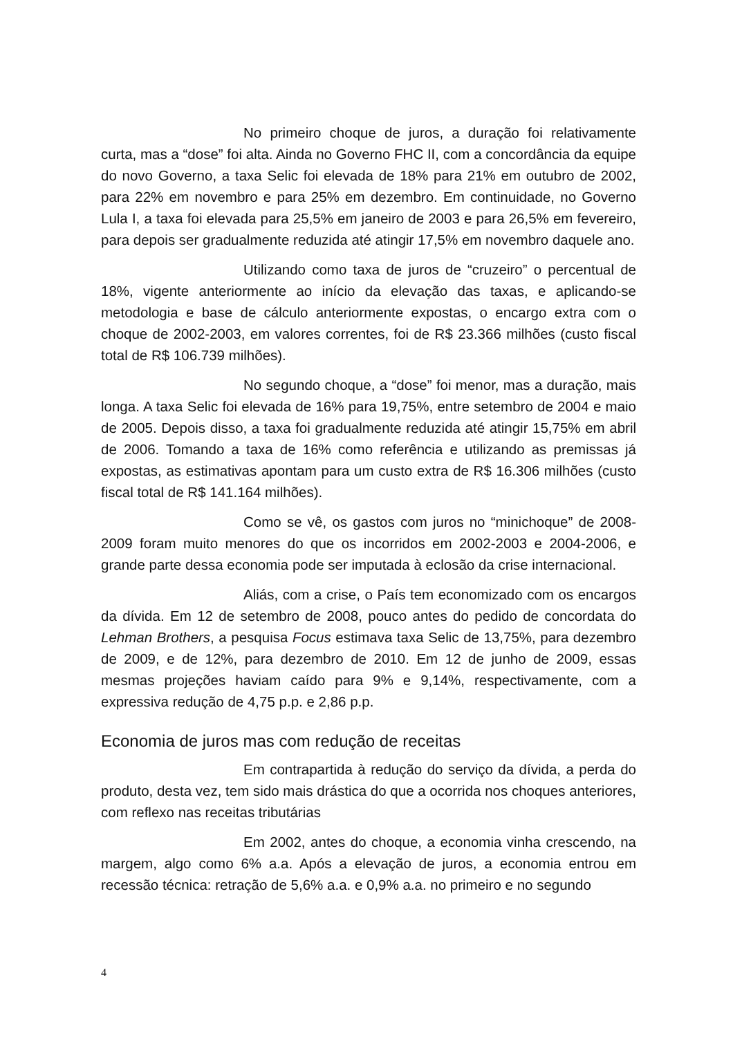No primeiro choque de juros, a duração foi relativamente curta, mas a “dose” foi alta. Ainda no Governo FHC II, com a concordância da equipe do novo Governo, a taxa Selic foi elevada de 18% para 21% em outubro de 2002, para 22% em novembro e para 25% em dezembro. Em continuidade, no Governo Lula I, a taxa foi elevada para 25,5% em janeiro de 2003 e para 26,5% em fevereiro, para depois ser gradualmente reduzida até atingir 17,5% em novembro daquele ano.
Utilizando como taxa de juros de “cruzeiro” o percentual de 18%, vigente anteriormente ao início da elevação das taxas, e aplicando-se metodologia e base de cálculo anteriormente expostas, o encargo extra com o choque de 2002-2003, em valores correntes, foi de R$ 23.366 milhões (custo fiscal total de R$ 106.739 milhões).
No segundo choque, a “dose” foi menor, mas a duração, mais longa. A taxa Selic foi elevada de 16% para 19,75%, entre setembro de 2004 e maio de 2005. Depois disso, a taxa foi gradualmente reduzida até atingir 15,75% em abril de 2006. Tomando a taxa de 16% como referência e utilizando as premissas já expostas, as estimativas apontam para um custo extra de R$ 16.306 milhões (custo fiscal total de R$ 141.164 milhões).
Como se vê, os gastos com juros no “minichoque” de 2008-2009 foram muito menores do que os incorridos em 2002-2003 e 2004-2006, e grande parte dessa economia pode ser imputada à eclosão da crise internacional.
Aliás, com a crise, o País tem economizado com os encargos da dívida. Em 12 de setembro de 2008, pouco antes do pedido de concordata do Lehman Brothers, a pesquisa Focus estimava taxa Selic de 13,75%, para dezembro de 2009, e de 12%, para dezembro de 2010. Em 12 de junho de 2009, essas mesmas projeções haviam caído para 9% e 9,14%, respectivamente, com a expressiva redução de 4,75 p.p. e 2,86 p.p.
Economia de juros mas com redução de receitas
Em contrapartida à redução do serviço da dívida, a perda do produto, desta vez, tem sido mais drástica do que a ocorrida nos choques anteriores, com reflexo nas receitas tributárias
Em 2002, antes do choque, a economia vinha crescendo, na margem, algo como 6% a.a. Após a elevação de juros, a economia entrou em recessão técnica: retração de 5,6% a.a. e 0,9% a.a. no primeiro e no segundo
4